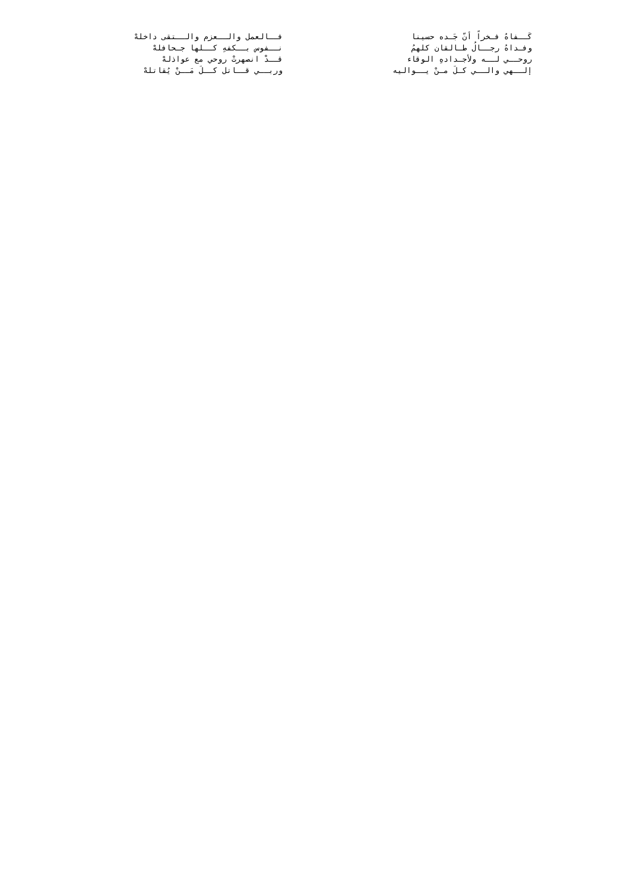كَــفاهُ فـخراً أنّ جَـده حسينا فــالعمل والــعزم والــتقى داخلهْ
وفـداهُ رجــالُ طـالقان كلهمُ نــفوس بــكفهِ كــلها جـحافلهْ
روحــي لــه ولأجـدادهِ الوقاء قــدْ انصهرتْ روحي مع عواذلهْ
إلــهي والــي كـلَ مـنْ يــواليه وربــي قــاتل كــلَ مَــنْ يُقاتلهْ